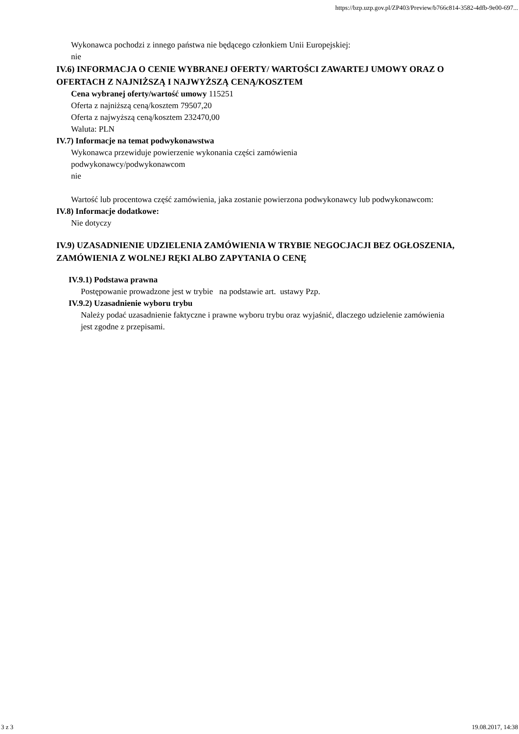https://bzp.uzp.gov.pl/ZP403/Preview/b766c814-3582-4dfb-9e00-697...
Wykonawca pochodzi z innego państwa nie będącego członkiem Unii Europejskiej:
nie
IV.6) INFORMACJA O CENIE WYBRANEJ OFERTY/ WARTOŚCI ZAWARTEJ UMOWY ORAZ O OFERTACH Z NAJNIŻSZĄ I NAJWYŻSZĄ CENĄ/KOSZTEM
Cena wybranej oferty/wartość umowy 115251
Oferta z najniższą ceną/kosztem 79507,20
Oferta z najwyższą ceną/kosztem 232470,00
Waluta: PLN
IV.7) Informacje na temat podwykonawstwa
Wykonawca przewiduje powierzenie wykonania części zamówienia
podwykonawcy/podwykonawcom
nie
Wartość lub procentowa część zamówienia, jaka zostanie powierzona podwykonawcy lub podwykonawcom:
IV.8) Informacje dodatkowe:
Nie dotyczy
IV.9) UZASADNIENIE UDZIELENIA ZAMÓWIENIA W TRYBIE NEGOCJACJI BEZ OGŁOSZENIA, ZAMÓWIENIA Z WOLNEJ RĘKI ALBO ZAPYTANIA O CENĘ
IV.9.1) Podstawa prawna
Postępowanie prowadzone jest w trybie na podstawie art. ustawy Pzp.
IV.9.2) Uzasadnienie wyboru trybu
Należy podać uzasadnienie faktyczne i prawne wyboru trybu oraz wyjaśnić, dlaczego udzielenie zamówienia jest zgodne z przepisami.
3 z 3 19.08.2017, 14:38